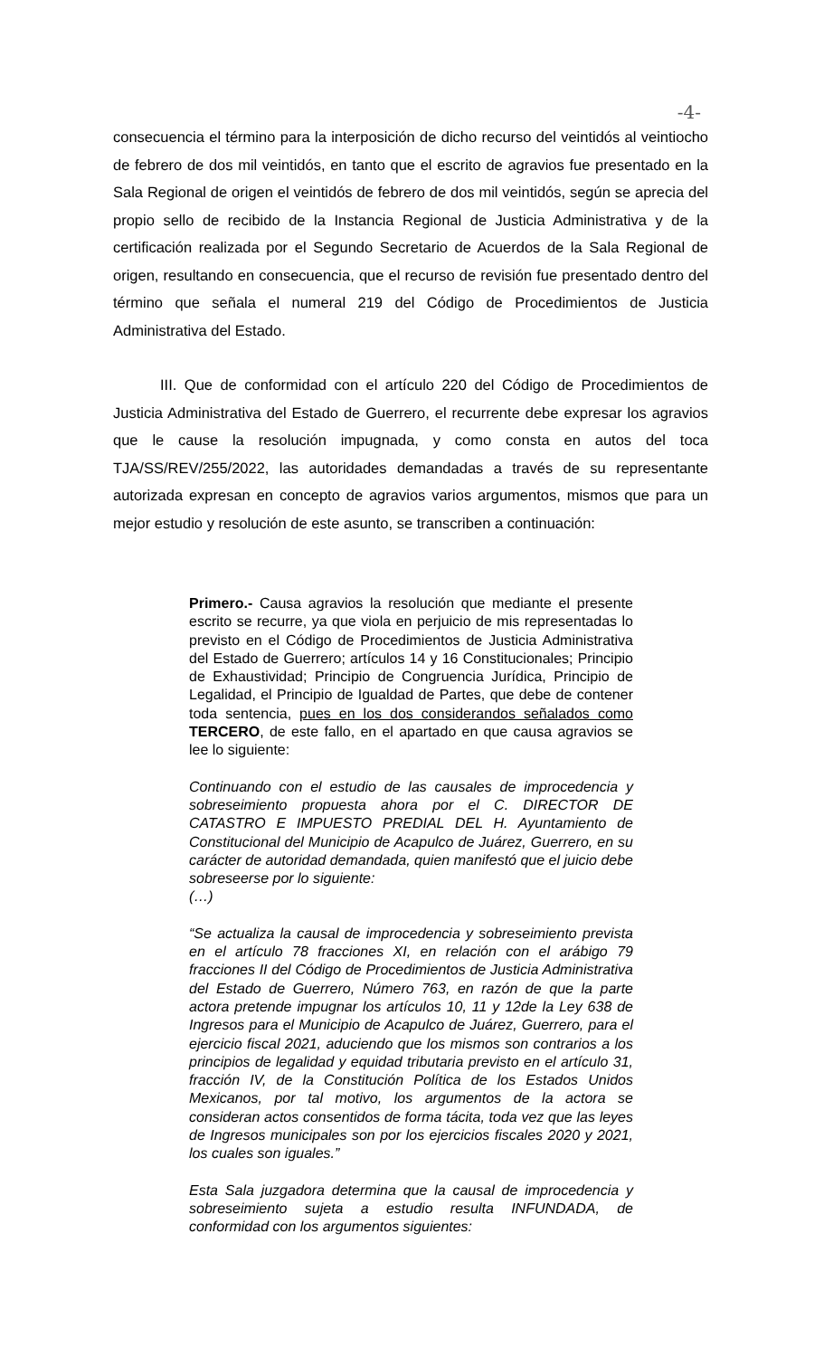-4-
consecuencia el término para la interposición de dicho recurso del veintidós al veintiocho de febrero de dos mil veintidós, en tanto que el escrito de agravios fue presentado en la Sala Regional de origen el veintidós de febrero de dos mil veintidós, según se aprecia del propio sello de recibido de la Instancia Regional de Justicia Administrativa y de la certificación realizada por el Segundo Secretario de Acuerdos de la Sala Regional de origen, resultando en consecuencia, que el recurso de revisión fue presentado dentro del término que señala el numeral 219 del Código de Procedimientos de Justicia Administrativa del Estado.
III. Que de conformidad con el artículo 220 del Código de Procedimientos de Justicia Administrativa del Estado de Guerrero, el recurrente debe expresar los agravios que le cause la resolución impugnada, y como consta en autos del toca TJA/SS/REV/255/2022, las autoridades demandadas a través de su representante autorizada expresan en concepto de agravios varios argumentos, mismos que para un mejor estudio y resolución de este asunto, se transcriben a continuación:
Primero.- Causa agravios la resolución que mediante el presente escrito se recurre, ya que viola en perjuicio de mis representadas lo previsto en el Código de Procedimientos de Justicia Administrativa del Estado de Guerrero; artículos 14 y 16 Constitucionales; Principio de Exhaustividad; Principio de Congruencia Jurídica, Principio de Legalidad, el Principio de Igualdad de Partes, que debe de contener toda sentencia, pues en los dos considerandos señalados como TERCERO, de este fallo, en el apartado en que causa agravios se lee lo siguiente:
Continuando con el estudio de las causales de improcedencia y sobreseimiento propuesta ahora por el C. DIRECTOR DE CATASTRO E IMPUESTO PREDIAL DEL H. Ayuntamiento de Constitucional del Municipio de Acapulco de Juárez, Guerrero, en su carácter de autoridad demandada, quien manifestó que el juicio debe sobreseerse por lo siguiente:
(…)
“Se actualiza la causal de improcedencia y sobreseimiento prevista en el artículo 78 fracciones XI, en relación con el arábigo 79 fracciones II del Código de Procedimientos de Justicia Administrativa del Estado de Guerrero, Número 763, en razón de que la parte actora pretende impugnar los artículos 10, 11 y 12de la Ley 638 de Ingresos para el Municipio de Acapulco de Juárez, Guerrero, para el ejercicio fiscal 2021, aduciendo que los mismos son contrarios a los principios de legalidad y equidad tributaria previsto en el artículo 31, fracción IV, de la Constitución Política de los Estados Unidos Mexicanos, por tal motivo, los argumentos de la actora se consideran actos consentidos de forma tácita, toda vez que las leyes de Ingresos municipales son por los ejercicios fiscales 2020 y 2021, los cuales son iguales.”
Esta Sala juzgadora determina que la causal de improcedencia y sobreseimiento sujeta a estudio resulta INFUNDADA, de conformidad con los argumentos siguientes: